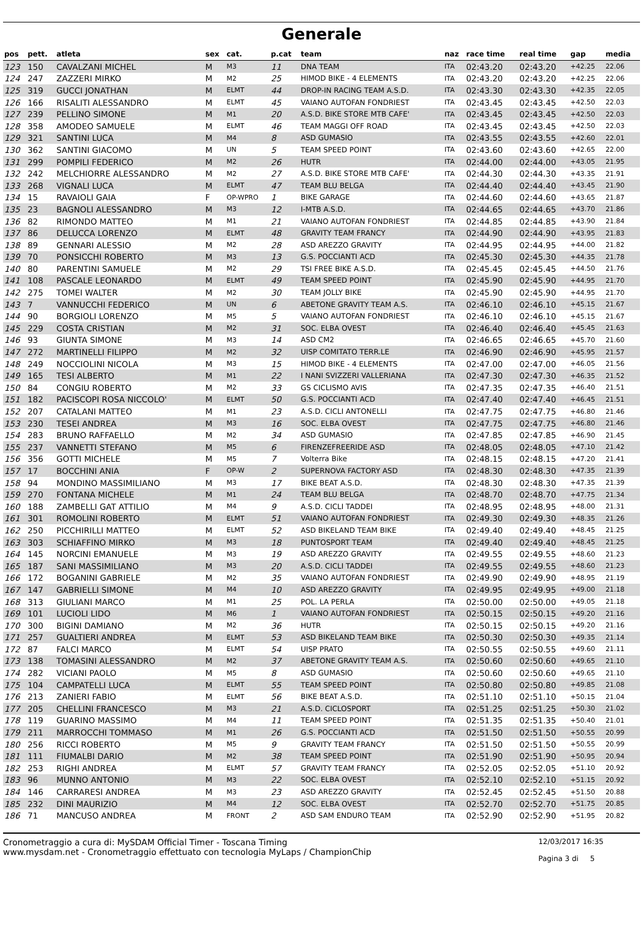Generale
| pos | pett. | atleta | sex | cat. | p.cat | team | naz | race time | real time | gap | media |
| --- | --- | --- | --- | --- | --- | --- | --- | --- | --- | --- | --- |
| 123 | 150 | CAVALZANI MICHEL | M | M3 | 11 | DNA TEAM | ITA | 02:43.20 | 02:43.20 | +42.25 | 22.06 |
| 124 | 247 | ZAZZERI MIRKO | M | M2 | 25 | HIMOD BIKE - 4 ELEMENTS | ITA | 02:43.20 | 02:43.20 | +42.25 | 22.06 |
| 125 | 319 | GUCCI JONATHAN | M | ELMT | 44 | DROP-IN RACING TEAM A.S.D. | ITA | 02:43.30 | 02:43.30 | +42.35 | 22.05 |
| 126 | 166 | RISALITI ALESSANDRO | M | ELMT | 45 | VAIANO AUTOFAN FONDRIEST | ITA | 02:43.45 | 02:43.45 | +42.50 | 22.03 |
| 127 | 239 | PELLINO SIMONE | M | M1 | 20 | A.S.D. BIKE STORE MTB CAFE' | ITA | 02:43.45 | 02:43.45 | +42.50 | 22.03 |
| 128 | 358 | AMODEO SAMUELE | M | ELMT | 46 | TEAM MAGGI OFF ROAD | ITA | 02:43.45 | 02:43.45 | +42.50 | 22.03 |
| 129 | 321 | SANTINI LUCA | M | M4 | 8 | ASD GUMASIO | ITA | 02:43.55 | 02:43.55 | +42.60 | 22.01 |
| 130 | 362 | SANTINI GIACOMO | M | UN | 5 | TEAM SPEED POINT | ITA | 02:43.60 | 02:43.60 | +42.65 | 22.00 |
| 131 | 299 | POMPILI FEDERICO | M | M2 | 26 | HUTR | ITA | 02:44.00 | 02:44.00 | +43.05 | 21.95 |
| 132 | 242 | MELCHIORRE ALESSANDRO | M | M2 | 27 | A.S.D. BIKE STORE MTB CAFE' | ITA | 02:44.30 | 02:44.30 | +43.35 | 21.91 |
| 133 | 268 | VIGNALI LUCA | M | ELMT | 47 | TEAM BLU BELGA | ITA | 02:44.40 | 02:44.40 | +43.45 | 21.90 |
| 134 | 15 | RAVAIOLI GAIA | F | OP-WPRO | 1 | BIKE GARAGE | ITA | 02:44.60 | 02:44.60 | +43.65 | 21.87 |
| 135 | 23 | BAGNOLI ALESSANDRO | M | M3 | 12 | I-MTB A.S.D. | ITA | 02:44.65 | 02:44.65 | +43.70 | 21.86 |
| 136 | 82 | RIMONDO MATTEO | M | M1 | 21 | VAIANO AUTOFAN FONDRIEST | ITA | 02:44.85 | 02:44.85 | +43.90 | 21.84 |
| 137 | 86 | DELUCCA LORENZO | M | ELMT | 48 | GRAVITY TEAM FRANCY | ITA | 02:44.90 | 02:44.90 | +43.95 | 21.83 |
| 138 | 89 | GENNARI ALESSIO | M | M2 | 28 | ASD AREZZO GRAVITY | ITA | 02:44.95 | 02:44.95 | +44.00 | 21.82 |
| 139 | 70 | PONSICCHI ROBERTO | M | M3 | 13 | G.S. POCCIANTI ACD | ITA | 02:45.30 | 02:45.30 | +44.35 | 21.78 |
| 140 | 80 | PARENTINI SAMUELE | M | M2 | 29 | TSI FREE BIKE A.S.D. | ITA | 02:45.45 | 02:45.45 | +44.50 | 21.76 |
| 141 | 108 | PASCALE LEONARDO | M | ELMT | 49 | TEAM SPEED POINT | ITA | 02:45.90 | 02:45.90 | +44.95 | 21.70 |
| 142 | 275 | TOMEI WALTER | M | M2 | 30 | TEAM JOLLY BIKE | ITA | 02:45.90 | 02:45.90 | +44.95 | 21.70 |
| 143 | 7 | VANNUCCHI FEDERICO | M | UN | 6 | ABETONE GRAVITY TEAM A.S. | ITA | 02:46.10 | 02:46.10 | +45.15 | 21.67 |
| 144 | 90 | BORGIOLI LORENZO | M | M5 | 5 | VAIANO AUTOFAN FONDRIEST | ITA | 02:46.10 | 02:46.10 | +45.15 | 21.67 |
| 145 | 229 | COSTA CRISTIAN | M | M2 | 31 | SOC. ELBA OVEST | ITA | 02:46.40 | 02:46.40 | +45.45 | 21.63 |
| 146 | 93 | GIUNTA SIMONE | M | M3 | 14 | ASD CM2 | ITA | 02:46.65 | 02:46.65 | +45.70 | 21.60 |
| 147 | 272 | MARTINELLI FILIPPO | M | M2 | 32 | UISP COMITATO TERR.LE | ITA | 02:46.90 | 02:46.90 | +45.95 | 21.57 |
| 148 | 249 | NOCCIOLINI NICOLA | M | M3 | 15 | HIMOD BIKE - 4 ELEMENTS | ITA | 02:47.00 | 02:47.00 | +46.05 | 21.56 |
| 149 | 165 | TESI ALBERTO | M | M1 | 22 | I NANI SVIZZERI VALLERIANA | ITA | 02:47.30 | 02:47.30 | +46.35 | 21.52 |
| 150 | 84 | CONGIU ROBERTO | M | M2 | 33 | GS CICLISMO AVIS | ITA | 02:47.35 | 02:47.35 | +46.40 | 21.51 |
| 151 | 182 | PACISCOPI ROSA NICCOLO' | M | ELMT | 50 | G.S. POCCIANTI ACD | ITA | 02:47.40 | 02:47.40 | +46.45 | 21.51 |
| 152 | 207 | CATALANI MATTEO | M | M1 | 23 | A.S.D. CICLI ANTONELLI | ITA | 02:47.75 | 02:47.75 | +46.80 | 21.46 |
| 153 | 230 | TESEI ANDREA | M | M3 | 16 | SOC. ELBA OVEST | ITA | 02:47.75 | 02:47.75 | +46.80 | 21.46 |
| 154 | 283 | BRUNO RAFFAELLO | M | M2 | 34 | ASD GUMASIO | ITA | 02:47.85 | 02:47.85 | +46.90 | 21.45 |
| 155 | 237 | VANNETTI STEFANO | M | M5 | 6 | FIRENZEFREERIDE ASD | ITA | 02:48.05 | 02:48.05 | +47.10 | 21.42 |
| 156 | 356 | GOTTI MICHELE | M | M5 | 7 | Volterra Bike | ITA | 02:48.15 | 02:48.15 | +47.20 | 21.41 |
| 157 | 17 | BOCCHINI ANIA | F | OP-W | 2 | SUPERNOVA FACTORY ASD | ITA | 02:48.30 | 02:48.30 | +47.35 | 21.39 |
| 158 | 94 | MONDINO MASSIMILIANO | M | M3 | 17 | BIKE BEAT A.S.D. | ITA | 02:48.30 | 02:48.30 | +47.35 | 21.39 |
| 159 | 270 | FONTANA MICHELE | M | M1 | 24 | TEAM BLU BELGA | ITA | 02:48.70 | 02:48.70 | +47.75 | 21.34 |
| 160 | 188 | ZAMBELLI GAT ATTILIO | M | M4 | 9 | A.S.D. CICLI TADDEI | ITA | 02:48.95 | 02:48.95 | +48.00 | 21.31 |
| 161 | 301 | ROMOLINI ROBERTO | M | ELMT | 51 | VAIANO AUTOFAN FONDRIEST | ITA | 02:49.30 | 02:49.30 | +48.35 | 21.26 |
| 162 | 250 | PICCHIRILLI MATTEO | M | ELMT | 52 | ASD BIKELAND TEAM BIKE | ITA | 02:49.40 | 02:49.40 | +48.45 | 21.25 |
| 163 | 303 | SCHIAFFINO MIRKO | M | M3 | 18 | PUNTOSPORT TEAM | ITA | 02:49.40 | 02:49.40 | +48.45 | 21.25 |
| 164 | 145 | NORCINI EMANUELE | M | M3 | 19 | ASD AREZZO GRAVITY | ITA | 02:49.55 | 02:49.55 | +48.60 | 21.23 |
| 165 | 187 | SANI MASSIMILIANO | M | M3 | 20 | A.S.D. CICLI TADDEI | ITA | 02:49.55 | 02:49.55 | +48.60 | 21.23 |
| 166 | 172 | BOGANINI GABRIELE | M | M2 | 35 | VAIANO AUTOFAN FONDRIEST | ITA | 02:49.90 | 02:49.90 | +48.95 | 21.19 |
| 167 | 147 | GABRIELLI SIMONE | M | M4 | 10 | ASD AREZZO GRAVITY | ITA | 02:49.95 | 02:49.95 | +49.00 | 21.18 |
| 168 | 313 | GIULIANI MARCO | M | M1 | 25 | POL. LA PERLA | ITA | 02:50.00 | 02:50.00 | +49.05 | 21.18 |
| 169 | 101 | LUCIOLI LIDO | M | M6 | 1 | VAIANO AUTOFAN FONDRIEST | ITA | 02:50.15 | 02:50.15 | +49.20 | 21.16 |
| 170 | 300 | BIGINI DAMIANO | M | M2 | 36 | HUTR | ITA | 02:50.15 | 02:50.15 | +49.20 | 21.16 |
| 171 | 257 | GUALTIERI ANDREA | M | ELMT | 53 | ASD BIKELAND TEAM BIKE | ITA | 02:50.30 | 02:50.30 | +49.35 | 21.14 |
| 172 | 87 | FALCI MARCO | M | ELMT | 54 | UISP PRATO | ITA | 02:50.55 | 02:50.55 | +49.60 | 21.11 |
| 173 | 138 | TOMASINI ALESSANDRO | M | M2 | 37 | ABETONE GRAVITY TEAM A.S. | ITA | 02:50.60 | 02:50.60 | +49.65 | 21.10 |
| 174 | 282 | VICIANI PAOLO | M | M5 | 8 | ASD GUMASIO | ITA | 02:50.60 | 02:50.60 | +49.65 | 21.10 |
| 175 | 104 | CAMPATELLI LUCA | M | ELMT | 55 | TEAM SPEED POINT | ITA | 02:50.80 | 02:50.80 | +49.85 | 21.08 |
| 176 | 213 | ZANIERI FABIO | M | ELMT | 56 | BIKE BEAT A.S.D. | ITA | 02:51.10 | 02:51.10 | +50.15 | 21.04 |
| 177 | 205 | CHELLINI FRANCESCO | M | M3 | 21 | A.S.D. CICLOSPORT | ITA | 02:51.25 | 02:51.25 | +50.30 | 21.02 |
| 178 | 119 | GUARINO MASSIMO | M | M4 | 11 | TEAM SPEED POINT | ITA | 02:51.35 | 02:51.35 | +50.40 | 21.01 |
| 179 | 211 | MARROCCHI TOMMASO | M | M1 | 26 | G.S. POCCIANTI ACD | ITA | 02:51.50 | 02:51.50 | +50.55 | 20.99 |
| 180 | 256 | RICCI ROBERTO | M | M5 | 9 | GRAVITY TEAM FRANCY | ITA | 02:51.50 | 02:51.50 | +50.55 | 20.99 |
| 181 | 111 | FIUMALBI DARIO | M | M2 | 38 | TEAM SPEED POINT | ITA | 02:51.90 | 02:51.90 | +50.95 | 20.94 |
| 182 | 253 | RIGHI ANDREA | M | ELMT | 57 | GRAVITY TEAM FRANCY | ITA | 02:52.05 | 02:52.05 | +51.10 | 20.92 |
| 183 | 96 | MUNNO ANTONIO | M | M3 | 22 | SOC. ELBA OVEST | ITA | 02:52.10 | 02:52.10 | +51.15 | 20.92 |
| 184 | 146 | CARRARESI ANDREA | M | M3 | 23 | ASD AREZZO GRAVITY | ITA | 02:52.45 | 02:52.45 | +51.50 | 20.88 |
| 185 | 232 | DINI MAURIZIO | M | M4 | 12 | SOC. ELBA OVEST | ITA | 02:52.70 | 02:52.70 | +51.75 | 20.85 |
| 186 | 71 | MANCUSO ANDREA | M | FRONT | 2 | ASD SAM ENDURO TEAM | ITA | 02:52.90 | 02:52.90 | +51.95 | 20.82 |
Cronometraggio a cura di: MySDAM Official Timer - Toscana Timing
www.mysdam.net - Cronometraggio effettuato con tecnologia MyLaps / ChampionChip
12/03/2017 16:35
Pagina 3 di 5